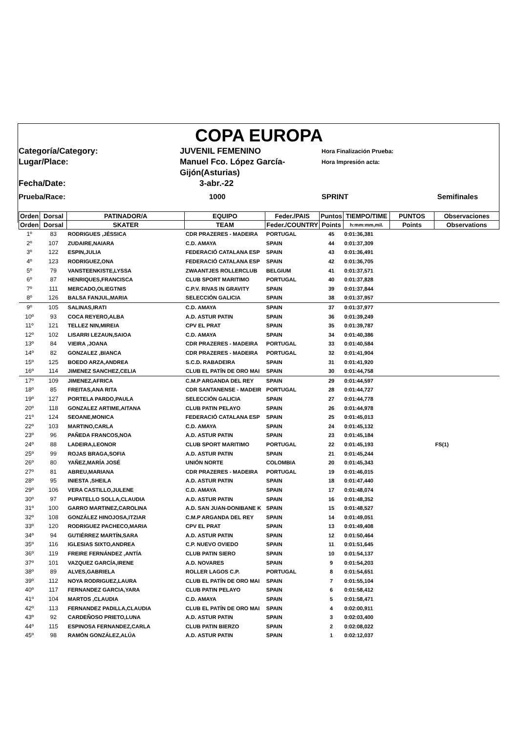COPA EUROPA
Categoría/Category:
JUVENIL FEMENINO
Hora Finalización Prueba:
Lugar/Place:
Manuel Fco. López García-Gijón(Asturias)
Hora Impresión acta:
Fecha/Date:
3-abr.-22
Prueba/Race:
1000
SPRINT Semifinales
| Orden | Dorsal | PATINADOR/A | EQUIPO | Feder./PAIS | Puntos | TIEMPO/TIME | PUNTOS | Observaciones |
| --- | --- | --- | --- | --- | --- | --- | --- | --- |
| Orden | Dorsal | SKATER | TEAM | Feder./COUNTRY | Points | h:mm:mm,mil. | Points | Observations |
| 1º | 83 | RODRIGUES ,JÉSSICA | CDR PRAZERES - MADEIRA | PORTUGAL | 45 | 0:01:36,381 | | |
| 2º | 107 | ZUDAIRE,NAIARA | C.D. AMAYA | SPAIN | 44 | 0:01:37,309 | | |
| 3º | 122 | ESPIN,JULIA | FEDERACIÓ CATALANA ESP | SPAIN | 43 | 0:01:36,491 | | |
| 4º | 123 | RODRIGUEZ,ONA | FEDERACIÓ CATALANA ESP | SPAIN | 42 | 0:01:36,705 | | |
| 5º | 79 | VANSTEENKISTE,LYSSA | ZWAANTJES ROLLERCLUB | BELGIUM | 41 | 0:01:37,571 | | |
| 6º | 87 | HENRIQUES,FRANCISCA | CLUB SPORT MARITIMO | PORTUGAL | 40 | 0:01:37,828 | | |
| 7º | 111 | MERCADO,OLIEGTNIS | C.P.V. RIVAS IN GRAVITY | SPAIN | 39 | 0:01:37,844 | | |
| 8º | 126 | BALSA FANJUL,MARIA | SELECCIÓN GALICIA | SPAIN | 38 | 0:01:37,957 | | |
| 9º | 105 | SALINAS,IRATI | C.D. AMAYA | SPAIN | 37 | 0:01:37,977 | | |
| 10º | 93 | COCA REYERO,ALBA | A.D. ASTUR PATIN | SPAIN | 36 | 0:01:39,249 | | |
| 11º | 121 | TELLEZ NIN,MIREIA | CPV EL PRAT | SPAIN | 35 | 0:01:39,787 | | |
| 12º | 102 | LISARRI LEZAUN,SAIOA | C.D. AMAYA | SPAIN | 34 | 0:01:40,386 | | |
| 13º | 84 | VIEIRA ,JOANA | CDR PRAZERES - MADEIRA | PORTUGAL | 33 | 0:01:40,584 | | |
| 14º | 82 | GONZALEZ ,BIANCA | CDR PRAZERES - MADEIRA | PORTUGAL | 32 | 0:01:41,904 | | |
| 15º | 125 | BOEDO ARZA,ANDREA | S.C.D. RABADEIRA | SPAIN | 31 | 0:01:41,920 | | |
| 16º | 114 | JIMENEZ SANCHEZ,CELIA | CLUB EL PATÍN DE ORO MAI | SPAIN | 30 | 0:01:44,758 | | |
| 17º | 109 | JIMENEZ,AFRICA | C.M.P ARGANDA DEL REY | SPAIN | 29 | 0:01:44,597 | | |
| 18º | 85 | FREITAS,ANA RITA | CDR SANTANENSE - MADEIR | PORTUGAL | 28 | 0:01:44,727 | | |
| 19º | 127 | PORTELA PARDO,PAULA | SELECCIÓN GALICIA | SPAIN | 27 | 0:01:44,778 | | |
| 20º | 118 | GONZALEZ ARTIME,AITANA | CLUB PATIN PELAYO | SPAIN | 26 | 0:01:44,978 | | |
| 21º | 124 | SEOANE,MONICA | FEDERACIÓ CATALANA ESP | SPAIN | 25 | 0:01:45,013 | | |
| 22º | 103 | MARTINO,CARLA | C.D. AMAYA | SPAIN | 24 | 0:01:45,132 | | |
| 23º | 96 | PAÑEDA FRANCOS,NOA | A.D. ASTUR PATIN | SPAIN | 23 | 0:01:45,184 | | |
| 24º | 88 | LADEIRA,LEONOR | CLUB SPORT MARITIMO | PORTUGAL | 22 | 0:01:45,193 | | FS(1) |
| 25º | 99 | ROJAS BRAGA,SOFIA | A.D. ASTUR PATIN | SPAIN | 21 | 0:01:45,244 | | |
| 26º | 80 | YAÑEZ,MARÍA JOSÉ | UNIÓN NORTE | COLOMBIA | 20 | 0:01:45,343 | | |
| 27º | 81 | ABREU,MARIANA | CDR PRAZERES - MADEIRA | PORTUGAL | 19 | 0:01:46,015 | | |
| 28º | 95 | INIESTA ,SHEILA | A.D. ASTUR PATIN | SPAIN | 18 | 0:01:47,440 | | |
| 29º | 106 | VERA CASTILLO,JULENE | C.D. AMAYA | SPAIN | 17 | 0:01:48,074 | | |
| 30º | 97 | PUPATELLO SOLLA,CLAUDIA | A.D. ASTUR PATIN | SPAIN | 16 | 0:01:48,352 | | |
| 31º | 100 | GARRO MARTINEZ,CAROLINA | A.D. SAN JUAN-DONIBANE K | SPAIN | 15 | 0:01:48,527 | | |
| 32º | 108 | GONZÁLEZ HINOJOSA,ITZIAR | C.M.P ARGANDA DEL REY | SPAIN | 14 | 0:01:49,051 | | |
| 33º | 120 | RODRIGUEZ PACHECO,MARIA | CPV EL PRAT | SPAIN | 13 | 0:01:49,408 | | |
| 34º | 94 | GUTIÉRREZ MARTÍN,SARA | A.D. ASTUR PATIN | SPAIN | 12 | 0:01:50,464 | | |
| 35º | 116 | IGLESIAS SIXTO,ANDREA | C.P. NUEVO OVIEDO | SPAIN | 11 | 0:01:51,645 | | |
| 36º | 119 | FREIRE FERNÁNDEZ ,ANTÍA | CLUB PATIN SIERO | SPAIN | 10 | 0:01:54,137 | | |
| 37º | 101 | VAZQUEZ GARCÍA,IRENE | A.D. NOVARES | SPAIN | 9 | 0:01:54,203 | | |
| 38º | 89 | ALVES,GABRIELA | ROLLER LAGOS C.P. | PORTUGAL | 8 | 0:01:54,651 | | |
| 39º | 112 | NOYA RODRIGUEZ,LAURA | CLUB EL PATÍN DE ORO MAI | SPAIN | 7 | 0:01:55,104 | | |
| 40º | 117 | FERNANDEZ GARCIA,YARA | CLUB PATIN PELAYO | SPAIN | 6 | 0:01:58,412 | | |
| 41º | 104 | MARTOS ,CLAUDIA | C.D. AMAYA | SPAIN | 5 | 0:01:58,471 | | |
| 42º | 113 | FERNANDEZ PADILLA,CLAUDIA | CLUB EL PATÍN DE ORO MAI | SPAIN | 4 | 0:02:00,911 | | |
| 43º | 92 | CARDEÑOSO PRIETO,LUNA | A.D. ASTUR PATIN | SPAIN | 3 | 0:02:03,400 | | |
| 44º | 115 | ESPINOSA FERNANDEZ,CARLA | CLUB PATIN BIERZO | SPAIN | 2 | 0:02:08,022 | | |
| 45º | 98 | RAMÓN GONZÁLEZ,ALÚA | A.D. ASTUR PATIN | SPAIN | 1 | 0:02:12,037 | | |